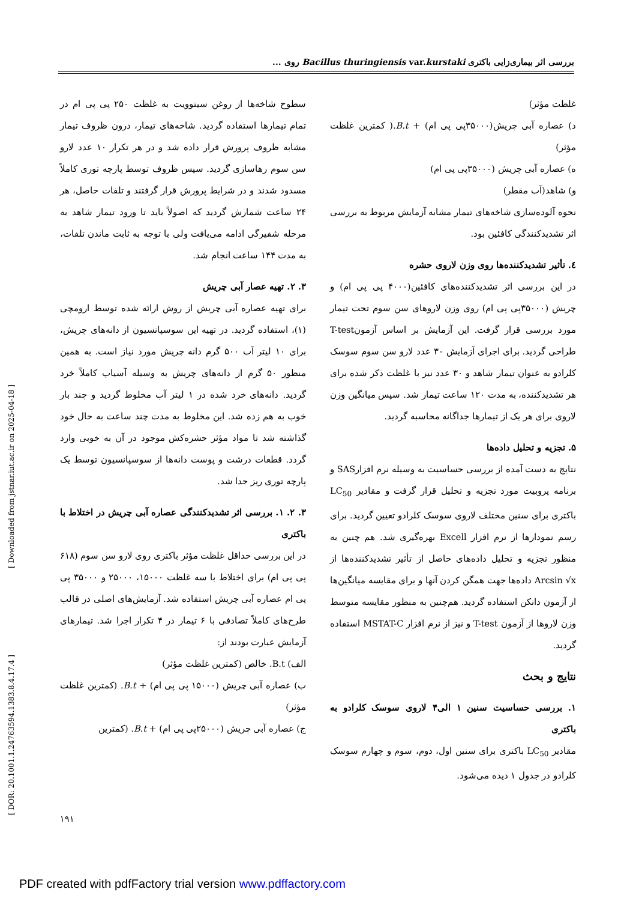بررسی اثر بیماری‌زایی باکتری Bacillus thuringiensis var.kurstaki روی ...
سطوح شاخه‌ها از روغن سیتوویت به غلظت ۲۵۰ پی پی ام در تمام تیمارها استفاده گردید. شاخه‌های تیمار، درون ظروف تیمار مشابه ظروف پرورش قرار داده شد و در هر تکرار ۱۰ عدد لارو سن سوم رهاسازی گردید. سپس ظروف توسط پارچه توری کاملاً مسدود شدند و در شرایط پرورش قرار گرفتند و تلفات حاصل، هر ۲۴ ساعت شمارش گردید که اصولاً باید تا ورود تیمار شاهد به مرحله شفیرگی ادامه می‌یافت ولی با توجه به ثابت ماندن تلفات، به مدت ۱۴۴ ساعت انجام شد.
۳. ۲. تهیه عصار آبی چریش
برای تهیه عصاره آبی چریش از روش ارائه شده توسط ارومچی (۱)، استفاده گردید. در تهیه این سوسپانسیون از دانه‌های چریش، برای ۱۰ لیتر آب ۵۰۰ گرم دانه چریش مورد نیاز است. به همین منظور ۵۰ گرم از دانه‌های چریش به وسیله آسیاب کاملاً خرد گردید. دانه‌های خرد شده در ۱ لیتر آب مخلوط گردید و چند بار خوب به هم زده شد. این مخلوط به مدت چند ساعت به حال خود گذاشته شد تا مواد مؤثر حشره‌کش موجود در آن به خوبی وارد گردد. قطعات درشت و پوست دانه‌ها از سوسپانسیون توسط یک پارچه توری ریز جدا شد.
۳. ۲. ۱. بررسی اثر تشدیدکنندگی عصاره آبی چریش در اختلاط با باکتری
در این بررسی حداقل غلظت مؤثر باکتری روی لارو سن سوم (۶۱۸ پی پی ام) برای اختلاط با سه غلظت ۱۵۰۰۰، ۲۵۰۰۰ و ۳۵۰۰۰ پی پی ام عصاره آبی چریش استفاده شد. آزمایش‌های اصلی در قالب طرح‌های کاملاً تصادفی با ۶ تیمار در ۴ تکرار اجرا شد. تیمارهای آزمایش عبارت بودند از:
الف) B.t. خالص (کمترین غلظت مؤثر)
ب) عصاره آبی چریش (۱۵۰۰۰ پی پی ام) + B.t. (کمترین غلظت مؤثر)
ج) عصاره آبی چریش (۲۵۰۰۰پی پی ام) + B.t. (کمترین
غلظت مؤثر)
د) عصاره آبی چریش(۳۵۰۰۰پی پی ام) + B.t.( کمترین غلظت مؤثر)
ه) عصاره آبی چریش (۳۵۰۰۰پی پی ام)
و) شاهد(آب مقطر)
نحوه آلوده‌سازی شاخه‌های تیمار مشابه آزمایش مربوط به بررسی اثر تشدیدکنندگی کافئین بود.
٤. تأثیر تشدیدکننده‌ها روی وزن لاروی حشره
در این بررسی اثر تشدیدکننده‌های کافئین(۴۰۰۰ پی پی ام) و چریش (۳۵۰۰۰پی پی ام) روی وزن لاروهای سن سوم تحت تیمار مورد بررسی قرار گرفت. این آزمایش بر اساس آزمونT-test طراحی گردید. برای اجرای آزمایش ۳۰ عدد لارو سن سوم سوسک کلرادو به عنوان تیمار شاهد و ۳۰ عدد نیز با غلظت ذکر شده برای هر تشدیدکننده، به مدت ۱۲۰ ساعت تیمار شد. سپس میانگین وزن لاروی برای هر یک از تیمارها جداگانه محاسبه گردید.
۵. تجزیه و تحلیل داده‌ها
نتایج به دست آمده از بررسی حساسیت به وسیله نرم افزارSAS و برنامه پروبیت مورد تجزیه و تحلیل قرار گرفت و مقادیر LC<sub>50</sub> باکتری برای سنین مختلف لاروی سوسک کلرادو تعیین گردید. برای رسم نمودارها از نرم افزار Excell بهره‌گیری شد. هم چنین به منظور تجزیه و تحلیل داده‌های حاصل از تأثیر تشدیدکننده‌ها از Arcsin √x داده‌ها جهت همگن کردن آنها و برای مقایسه میانگین‌ها از آزمون دانکن استفاده گردید. هم‌چنین به منظور مقایسه متوسط وزن لاروها از آزمون T-test و نیز از نرم افزار MSTAT-C استفاده گردید.
نتایج و بحث
۱. بررسی حساسیت سنین ۱ الی۴ لاروی سوسک کلرادو به باکتری
مقادیر LC<sub>50</sub> باکتری برای سنین اول، دوم، سوم و چهارم سوسک کلرادو در جدول ۱ دیده می‌شود.
[ Downloaded from jstnar.iut.ac.ir on 2025-04-18 ]
[ DOR: 20.1001.1.24763594.1383.8.4.17.4 ]
۱۹۱
PDF created with pdfFactory trial version www.pdffactory.com